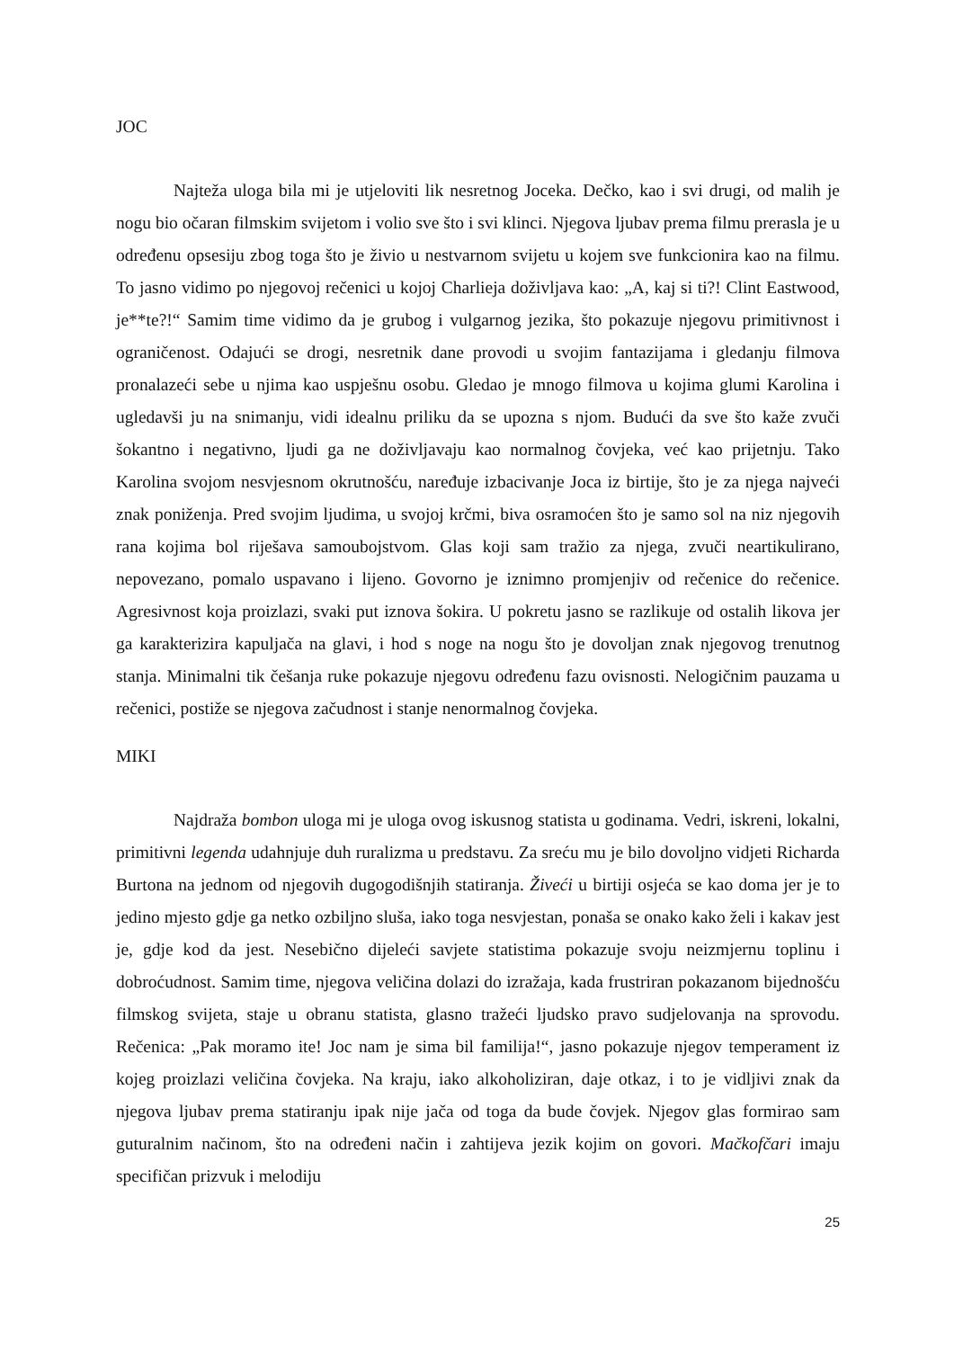JOC
Najteža uloga bila mi je utjeloviti lik nesretnog Joceka. Dečko, kao i svi drugi, od malih je nogu bio očaran filmskim svijetom i volio sve što i svi klinci. Njegova ljubav prema filmu prerasla je u određenu opsesiju zbog toga što je živio u nestvarnom svijetu u kojem sve funkcionira kao na filmu. To jasno vidimo po njegovoj rečenici u kojoj Charlieja doživljava kao: „A, kaj si ti?! Clint Eastwood, je**te?!“ Samim time vidimo da je grubog i vulgarnog jezika, što pokazuje njegovu primitivnost i ograničenost. Odajući se drogi, nesretnik dane provodi u svojim fantazijama i gledanju filmova pronalazeći sebe u njima kao uspješnu osobu. Gledao je mnogo filmova u kojima glumi Karolina i ugledavši ju na snimanju, vidi idealnu priliku da se upozna s njom. Budući da sve što kaže zvuči šokantno i negativno, ljudi ga ne doživljavaju kao normalnog čovjeka, već kao prijetnju. Tako Karolina svojom nesvjesnom okrutnošću, naređuje izbacivanje Joca iz birtije, što je za njega najveći znak poniženja. Pred svojim ljudima, u svojoj krčmi, biva osramoćen što je samo sol na niz njegovih rana kojima bol riješava samoubojstvom. Glas koji sam tražio za njega, zvuči neartikulirano, nepovezano, pomalo uspavano i lijeno. Govorno je iznimno promjenjiv od rečenice do rečenice. Agresivnost koja proizlazi, svaki put iznova šokira. U pokretu jasno se razlikuje od ostalih likova jer ga karakterizira kapuljača na glavi, i hod s noge na nogu što je dovoljan znak njegovog trenutnog stanja. Minimalni tik češanja ruke pokazuje njegovu određenu fazu ovisnosti. Nelogičnim pauzama u rečenici, postiže se njegova začudnost i stanje nenormalnog čovjeka.
MIKI
Najdraža bombon uloga mi je uloga ovog iskusnog statista u godinama. Vedri, iskreni, lokalni, primitivni legenda udahnjuje duh ruralizma u predstavu. Za sreću mu je bilo dovoljno vidjeti Richarda Burtona na jednom od njegovih dugogodišnjih statiranja. Živeći u birtiji osjeća se kao doma jer je to jedino mjesto gdje ga netko ozbiljno sluša, iako toga nesvjestan, ponaša se onako kako želi i kakav jest je, gdje kod da jest. Nesebično dijeleći savjete statistima pokazuje svoju neizmjernu toplinu i dobroćudnost. Samim time, njegova veličina dolazi do izražaja, kada frustriran pokazanom bijednošću filmskog svijeta, staje u obranu statista, glasno tražeći ljudsko pravo sudjelovanja na sprovodu. Rečenica: „Pak moramo ite! Joc nam je sima bil familija!“, jasno pokazuje njegov temperament iz kojeg proizlazi veličina čovjeka. Na kraju, iako alkoholiziran, daje otkaz, i to je vidljivi znak da njegova ljubav prema statiranju ipak nije jača od toga da bude čovjek. Njegov glas formirao sam guturalnim načinom, što na određeni način i zahtijeva jezik kojim on govori. Mačkofčari imaju specifičan prizvuk i melodiju
25